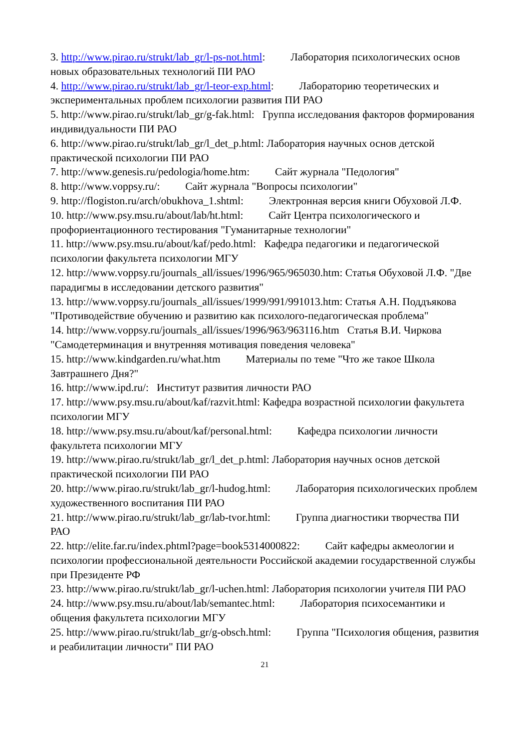3. http://www.pirao.ru/strukt/lab_gr/l-ps-not.html: Лаборатория психологических основ новых образовательных технологий ПИ РАО
4. http://www.pirao.ru/strukt/lab_gr/l-teor-exp.html: Лабораторию теоретических и экспериментальных проблем психологии развития ПИ РАО
5. http://www.pirao.ru/strukt/lab_gr/g-fak.html: Группа исследования факторов формирования индивидуальности ПИ РАО
6. http://www.pirao.ru/strukt/lab_gr/l_det_p.html: Лаборатория научных основ детской практической психологии ПИ РАО
7. http://www.genesis.ru/pedologia/home.htm: Сайт журнала "Педология"
8. http://www.voppsy.ru/: Сайт журнала "Вопросы психологии"
9. http://flogiston.ru/arch/obukhova_1.shtml: Электронная версия книги Обуховой Л.Ф.
10. http://www.psy.msu.ru/about/lab/ht.html: Сайт Центра психологического и профориентационного тестирования "Гуманитарные технологии"
11. http://www.psy.msu.ru/about/kaf/pedo.html: Кафедра педагогики и педагогической психологии факультета психологии МГУ
12. http://www.voppsy.ru/journals_all/issues/1996/965/965030.htm: Статья Обуховой Л.Ф. "Две парадигмы в исследовании детского развития"
13. http://www.voppsy.ru/journals_all/issues/1999/991/991013.htm: Статья А.Н. Поддъякова "Противодействие обучению и развитию как психолого-педагогическая проблема"
14. http://www.voppsy.ru/journals_all/issues/1996/963/963116.htm Статья В.И. Чиркова "Самодетерминация и внутренняя мотивация поведения человека"
15. http://www.kindgarden.ru/what.htm Материалы по теме "Что же такое Школа Завтрашнего Дня?"
16. http://www.ipd.ru/: Институт развития личности РАО
17. http://www.psy.msu.ru/about/kaf/razvit.html: Кафедра возрастной психологии факультета психологии МГУ
18. http://www.psy.msu.ru/about/kaf/personal.html: Кафедра психологии личности факультета психологии МГУ
19. http://www.pirao.ru/strukt/lab_gr/l_det_p.html: Лаборатория научных основ детской практической психологии ПИ РАО
20. http://www.pirao.ru/strukt/lab_gr/l-hudog.html: Лаборатория психологических проблем художественного воспитания ПИ РАО
21. http://www.pirao.ru/strukt/lab_gr/lab-tvor.html: Группа диагностики творчества ПИ РАО
22. http://elite.far.ru/index.phtml?page=book5314000822: Сайт кафедры акмеологии и психологии профессиональной деятельности Российской академии государственной службы при Президенте РФ
23. http://www.pirao.ru/strukt/lab_gr/l-uchen.html: Лаборатория психологии учителя ПИ РАО
24. http://www.psy.msu.ru/about/lab/semantec.html: Лаборатория психосемантики и общения факультета психологии МГУ
25. http://www.pirao.ru/strukt/lab_gr/g-obsch.html: Группа "Психология общения, развития и реабилитации личности" ПИ РАО
21